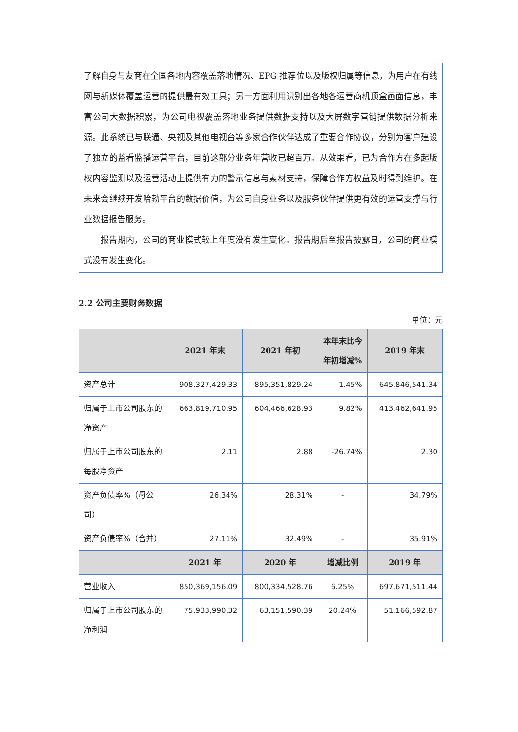了解自身与友商在全国各地内容覆盖落地情况、EPG 推荐位以及版权归属等信息，为用户在有线网与新媒体覆盖运营的提供最有效工具；另一方面利用识别出各地各运营商机顶盒画面信息，丰富公司大数据积累，为公司电视覆盖落地业务提供数据支持以及大屏数字营销提供数据分析来源。此系统已与联通、央视及其他电视台等多家合作伙伴达成了重要合作协议，分别为客户建设了独立的监看监播运营平台，目前这部分业务年营收已超百万。从效果看，已为合作方在多起版权内容监测以及运营活动上提供有力的警示信息与素材支持，保障合作方权益及时得到维护。在未来会继续开发哈勃平台的数据价值，为公司自身业务以及服务伙伴提供更有效的运营支撑与行业数据报告服务。
报告期内，公司的商业模式较上年度没有发生变化。报告期后至报告披露日，公司的商业模式没有发生变化。
2.2 公司主要财务数据
单位：元
| | 2021 年末 | 2021 年初 | 本年末比今年初增减% | 2019 年末 |
| --- | --- | --- | --- | --- |
| 资产总计 | 908,327,429.33 | 895,351,829.24 | 1.45% | 645,846,541.34 |
| 归属于上市公司股东的净资产 | 663,819,710.95 | 604,466,628.93 | 9.82% | 413,462,641.95 |
| 归属于上市公司股东的每股净资产 | 2.11 | 2.88 | -26.74% | 2.30 |
| 资产负债率%（母公司） | 26.34% | 28.31% | - | 34.79% |
| 资产负债率%（合并） | 27.11% | 32.49% | - | 35.91% |
| | 2021 年 | 2020 年 | 增减比例 | 2019 年 |
| 营业收入 | 850,369,156.09 | 800,334,528.76 | 6.25% | 697,671,511.44 |
| 归属于上市公司股东的净利润 | 75,933,990.32 | 63,151,590.39 | 20.24% | 51,166,592.87 |